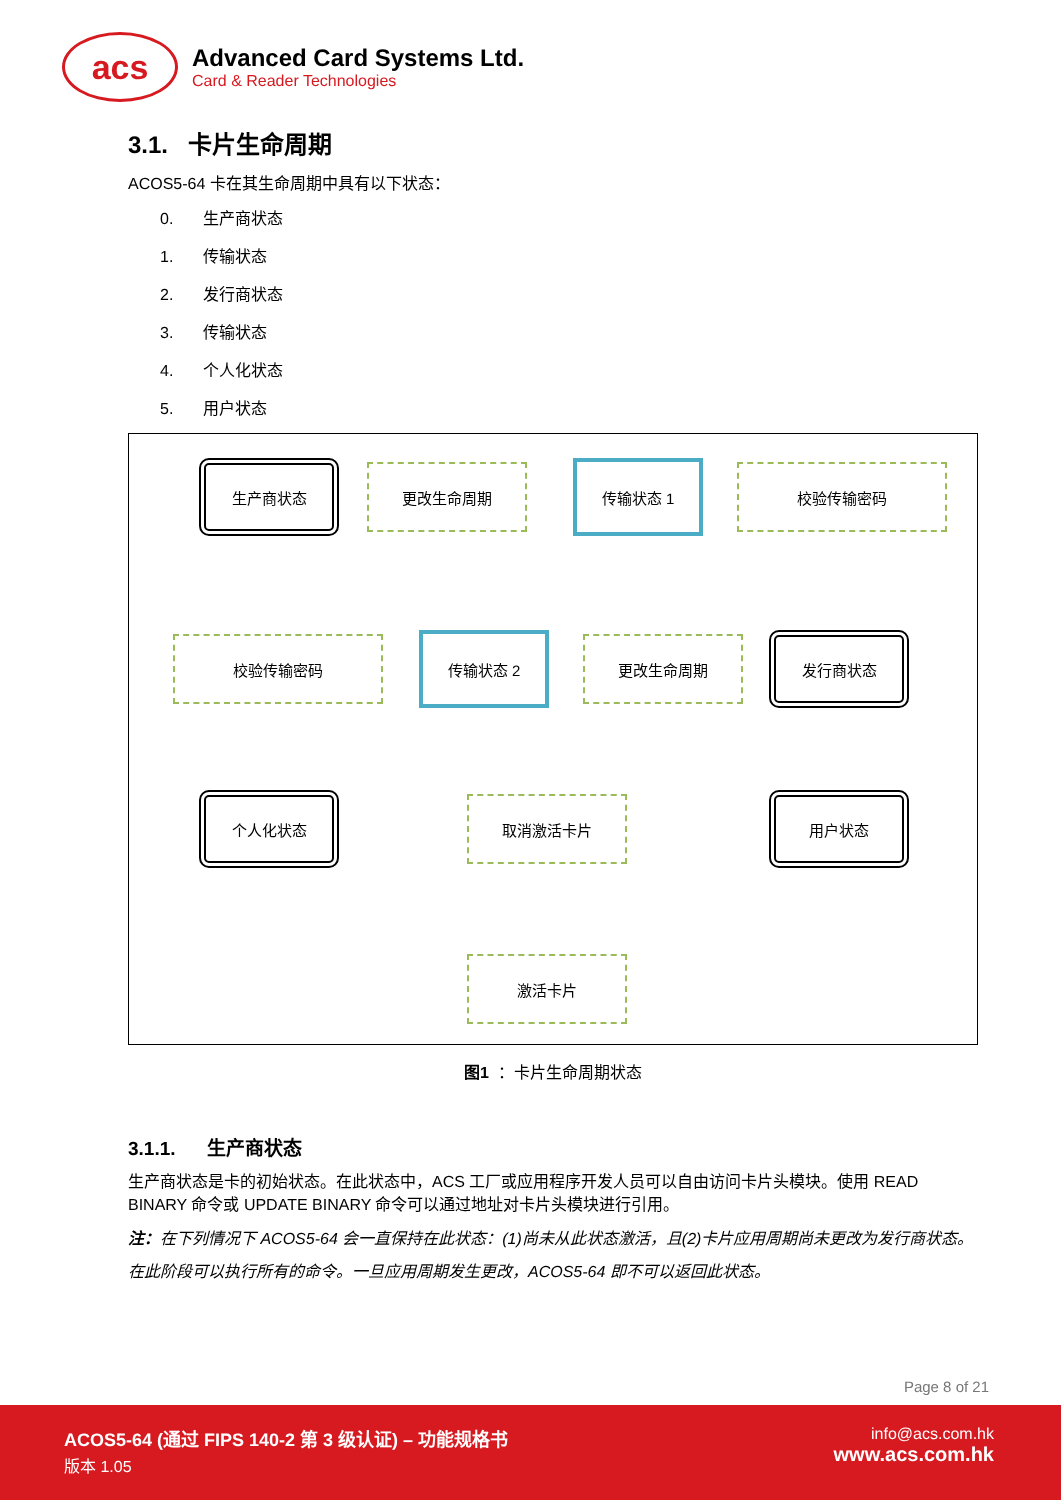acs
Advanced Card Systems Ltd.
Card & Reader Technologies
3.1. 卡片生命周期
ACOS5-64 卡在其生命周期中具有以下状态：
0. 生产商状态
1. 传输状态
2. 发行商状态
3. 传输状态
4. 个人化状态
5. 用户状态
生产商状态 更改生命周期 传输状态 1 校验传输密码
校验传输密码 传输状态 2 更改生命周期 发行商状态
个人化状态 取消激活卡片 用户状态
激活卡片
图1 ：卡片生命周期状态
3.1.1. 生产商状态
生产商状态是卡的初始状态。在此状态中，ACS 工厂或应用程序开发人员可以自由访问卡片头模块。使用 READ BINARY 命令或 UPDATE BINARY 命令可以通过地址对卡片头模块进行引用。
注：在下列情况下 ACOS5-64 会一直保持在此状态：(1)尚未从此状态激活，且(2)卡片应用周期尚未更改为发行商状态。
在此阶段可以执行所有的命令。一旦应用周期发生更改，ACOS5-64 即不可以返回此状态。
Page 8 of 21
ACOS5-64 (通过 FIPS 140-2 第 3 级认证) – 功能规格书
版本 1.05
info@acs.com.hk
www.acs.com.hk